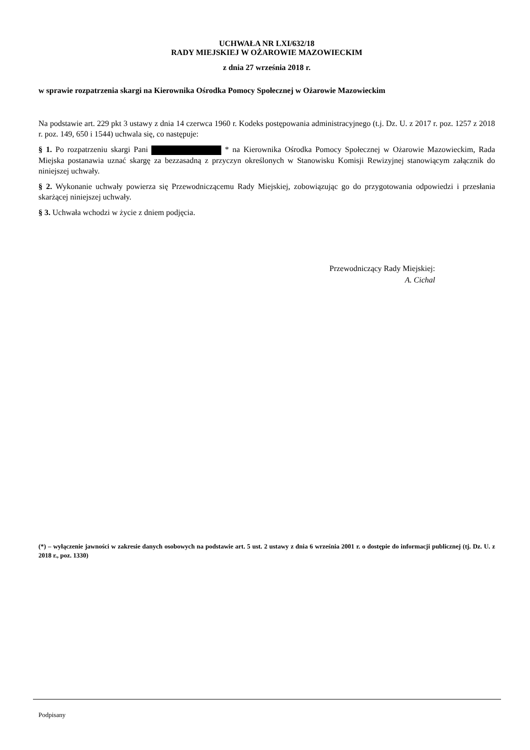UCHWAŁA NR LXI/632/18
RADY MIEJSKIEJ W OŻAROWIE MAZOWIECKIM
z dnia 27 września 2018 r.
w sprawie rozpatrzenia skargi na Kierownika Ośrodka Pomocy Społecznej w Ożarowie Mazowieckim
Na podstawie art. 229 pkt 3 ustawy z dnia 14 czerwca 1960 r. Kodeks postępowania administracyjnego (t.j. Dz. U. z 2017 r. poz. 1257 z 2018 r. poz. 149, 650 i 1544) uchwala się, co następuje:
§ 1. Po rozpatrzeniu skargi Pani * na Kierownika Ośrodka Pomocy Społecznej w Ożarowie Mazowieckim, Rada Miejska postanawia uznać skargę za bezzasadną z przyczyn określonych w Stanowisku Komisji Rewizyjnej stanowiącym załącznik do niniejszej uchwały.
§ 2. Wykonanie uchwały powierza się Przewodniczącemu Rady Miejskiej, zobowiązując go do przygotowania odpowiedzi i przesłania skarżącej niniejszej uchwały.
§ 3. Uchwała wchodzi w życie z dniem podjęcia.
Przewodniczący Rady Miejskiej:
A. Cichal
(*) – wyłączenie jawności w zakresie danych osobowych na podstawie art. 5 ust. 2 ustawy z dnia 6 września 2001 r. o dostępie do informacji publicznej (tj. Dz. U. z 2018 r., poz. 1330)
Podpisany